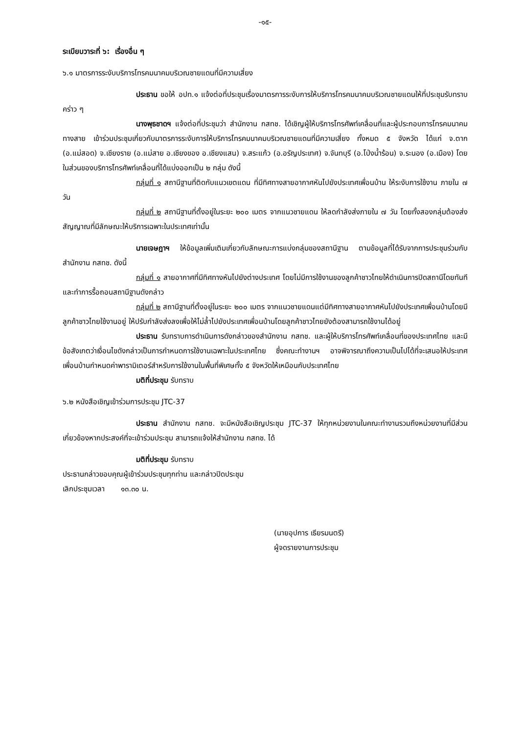-๑๕-
ระเบียบวาระที่ ๖: เรื่องอื่น ๆ
๖.๑ มาตรการระงับบริการโทรคมนาคมบริเวณชายแดนที่มีความเสี่ยง
ประธาน ขอให้ อปท.๑ แจ้งต่อที่ประชุมเรื่องมาตรการระงับการให้บริการโทรคมนาคมบริเวณชายแดนให้ที่ประชุมรับทราบคร่าว ๆ
นางพุธชาดฯ แจ้งต่อที่ประชุมว่า สำนักงาน กสทช. ได้เชิญผู้ให้บริการโทรศัพท์เคลื่อนที่และผู้ประกอบการโทรคมนาคมทางสาย เข้าร่วมประชุมเกี่ยวกับมาตรการระงับการให้บริการโทรคมนาคมบริเวณชายแดนที่มีความเสี่ยง ทั้งหมด ๕ จังหวัด ได้แก่ จ.ตาก (อ.แม่สอด) จ.เชียงราย (อ.แม่สาย อ.เชียงของ อ.เชียงแสน) จ.สระแก้ว (อ.อรัญประเทศ) จ.จันทบุรี (อ.โป่งน้ำร้อน) จ.ระนอง (อ.เมือง) โดยในส่วนของบริการโทรศัพท์เคลื่อนที่ได้แบ่งออกเป็น ๒ กลุ่ม ดังนี้
กลุ่มที่ ๑ สถานีฐานที่ติดกับแนวเขตแดน ที่มีทิศทางสายอากาศหันไปยังประเทศเพื่อนบ้าน ให้ระงับการใช้งาน ภายใน ๗ วัน
กลุ่มที่ ๒ สถานีฐานที่ตั้งอยู่ในระยะ ๒๐๐ เมตร จากแนวชายแดน ให้ลดกำลังส่งภายใน ๗ วัน โดยทั้งสองกลุ่มต้องส่งสัญญาณที่มีลักษณะให้บริการเฉพาะในประเทศเท่านั้น
นายเจษฎาฯ ให้ข้อมูลเพิ่มเติมเกี่ยวกับลักษณะการแบ่งกลุ่มของสถานีฐาน ตามข้อมูลที่ได้รับจากการประชุมร่วมกับสำนักงาน กสทช. ดังนี้
กลุ่มที่ ๑ สายอากาศที่มีทิศทางหันไปยังต่างประเทศ โดยไม่มีการใช้งานของลูกค้าชาวไทยให้ดำเนินการปิดสถานีโดยทันที และทำการรื้อถอนสถานีฐานดังกล่าว
กลุ่มที่ ๒ สถานีฐานที่ตั้งอยู่ในระยะ ๒๐๐ เมตร จากแนวชายแดนแต่มีทิศทางสายอากาศหันไปยังประเทศเพื่อนบ้านโดยมีลูกค้าชาวไทยใช้งานอยู่ ให้ปรับกำลังส่งลงเพื่อให้ไม่ล้ำไปยังประเทศเพื่อนบ้านโดยลูกค้าชาวไทยยังต้องสามารถใช้งานได้อยู่
ประธาน รับทราบการดำเนินการดังกล่าวของสำนักงาน กสทช. และผู้ให้บริการโทรศัพท์เคลื่อนที่ของประเทศไทย และมีข้อสังเกตว่าเงื่อนไขดังกล่าวเป็นการกำหนดการใช้งานเฉพาะในประเทศไทย ซึ่งคณะทำงานฯ อาจพิจารณาถึงความเป็นไปได้ที่จะเสนอให้ประเทศเพื่อนบ้านกำหนดค่าพารามิเตอร์สำหรับการใช้งานในพื้นที่พิเศษทั้ง ๕ จังหวัดให้เหมือนกับประเทศไทย
มติที่ประชุม รับทราบ
๖.๒ หนังสือเชิญเข้าร่วมการประชุม JTC-37
ประธาน สำนักงาน กสทช. จะมีหนังสือเชิญประชุม JTC-37 ให้ทุกหน่วยงานในคณะทำงานรวมถึงหน่วยงานที่มีส่วนเกี่ยวข้องหากประสงค์ที่จะเข้าร่วมประชุม สามารถแจ้งให้สำนักงาน กสทช. ได้
มติที่ประชุม รับทราบ
ประธานกล่าวขอบคุณผู้เข้าร่วมประชุมทุกท่าน และกล่าวปิดประชุม
เลิกประชุมเวลา ๑๓.๓๐ น.
(นายอุปการ เธียรมนตรี)
ผู้จดรายงานการประชุม